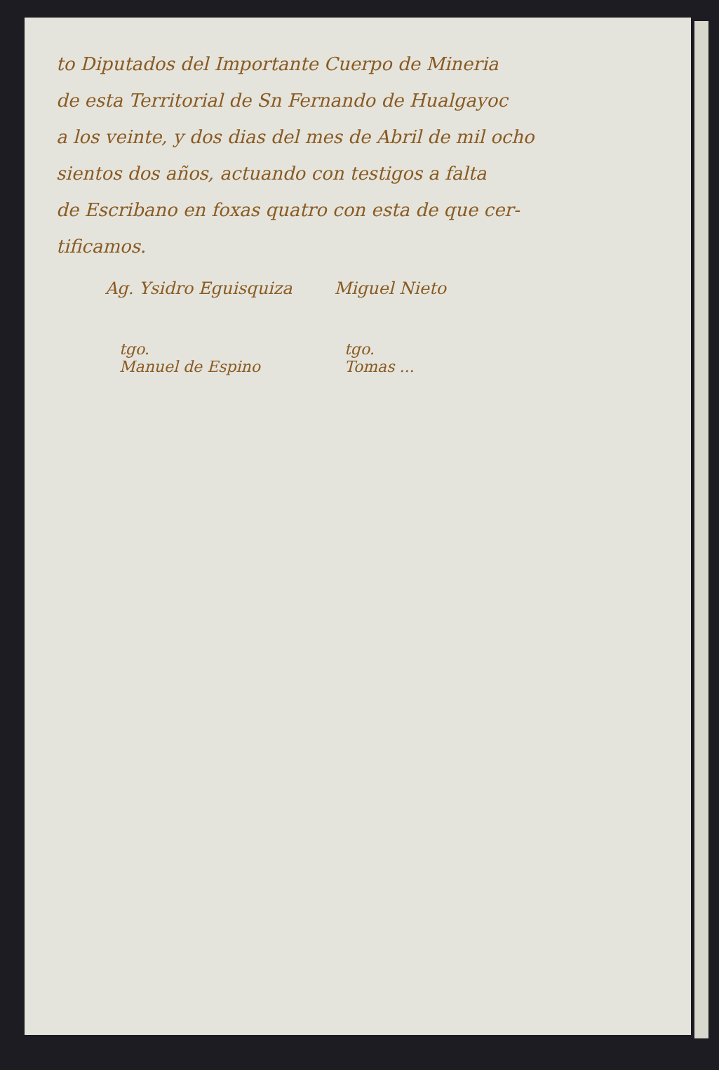to Diputados del Importante Cuerpo de Mineria
de esta Territorial de Sn Fernando de Hualgayoc
a los veinte, y dos dias del mes de Abril de mil ocho
sientos dos años, actuando con testigos a falta
de Escribano en foxas quatro con esta de que cer-
tificamos.
Ag. Ysidro Eguisquiza Miguel Nieto
tgo.
Manuel de Espino tgo.
Tomas ...